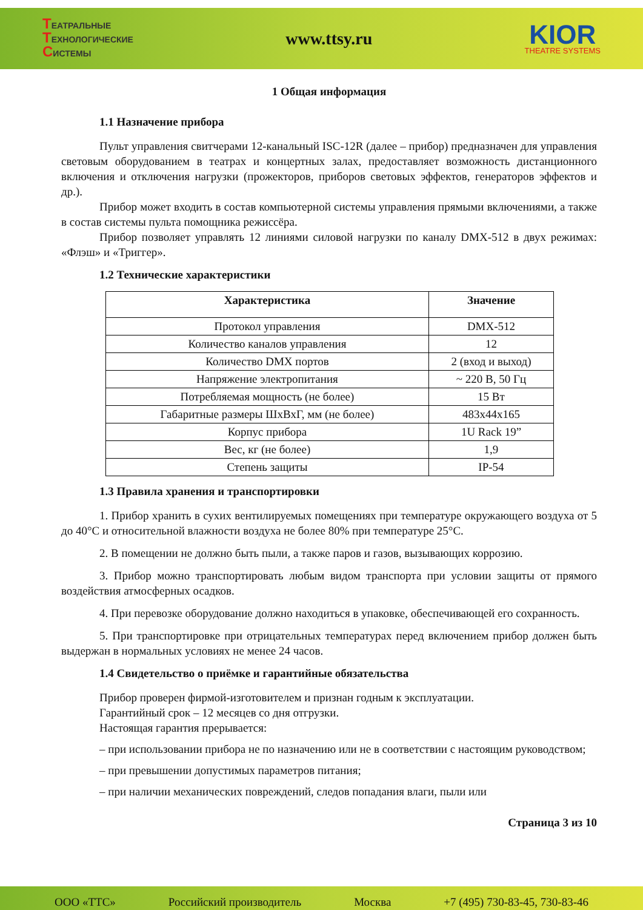ТЕАТРАЛЬНЫЕ
ТЕХНОЛОГИЧЕСКИЕ
СИСТЕМЫ
www.ttsy.ru
KIOR
THEATRE SYSTEMS
1 Общая информация
1.1 Назначение прибора
Пульт управления свитчерами 12-канальный ISC-12R (далее – прибор) предназначен для управления световым оборудованием в театрах и концертных залах, предоставляет возможность дистанционного включения и отключения нагрузки (прожекторов, приборов световых эффектов, генераторов эффектов и др.).
Прибор может входить в состав компьютерной системы управления прямыми включениями, а также в состав системы пульта помощника режиссёра.
Прибор позволяет управлять 12 линиями силовой нагрузки по каналу DMX-512 в двух режимах: «Флэш» и «Триггер».
1.2 Технические характеристики
| Характеристика | Значение |
| --- | --- |
| Протокол управления | DMX-512 |
| Количество каналов управления | 12 |
| Количество DMX портов | 2 (вход и выход) |
| Напряжение электропитания | ~ 220 В, 50 Гц |
| Потребляемая мощность (не более) | 15 Вт |
| Габаритные размеры ШхВхГ, мм (не более) | 483x44x165 |
| Корпус прибора | 1U Rack 19” |
| Вес, кг (не более) | 1,9 |
| Степень защиты | IP-54 |
1.3 Правила хранения и транспортировки
1. Прибор хранить в сухих вентилируемых помещениях при температуре окружающего воздуха от 5 до 40°С и относительной влажности воздуха не более 80% при температуре 25°С.
2. В помещении не должно быть пыли, а также паров и газов, вызывающих коррозию.
3. Прибор можно транспортировать любым видом транспорта при условии защиты от прямого воздействия атмосферных осадков.
4. При перевозке оборудование должно находиться в упаковке, обеспечивающей его сохранность.
5. При транспортировке при отрицательных температурах перед включением прибор должен быть выдержан в нормальных условиях не менее 24 часов.
1.4 Свидетельство о приёмке и гарантийные обязательства
Прибор проверен фирмой-изготовителем и признан годным к эксплуатации.
Гарантийный срок – 12 месяцев со дня отгрузки.
Настоящая гарантия прерывается:
– при использовании прибора не по назначению или не в соответствии с настоящим руководством;
– при превышении допустимых параметров питания;
– при наличии механических повреждений, следов попадания влаги, пыли или
Страница 3 из 10
ООО «ТТС» Российский производитель Москва +7 (495) 730-83-45, 730-83-46